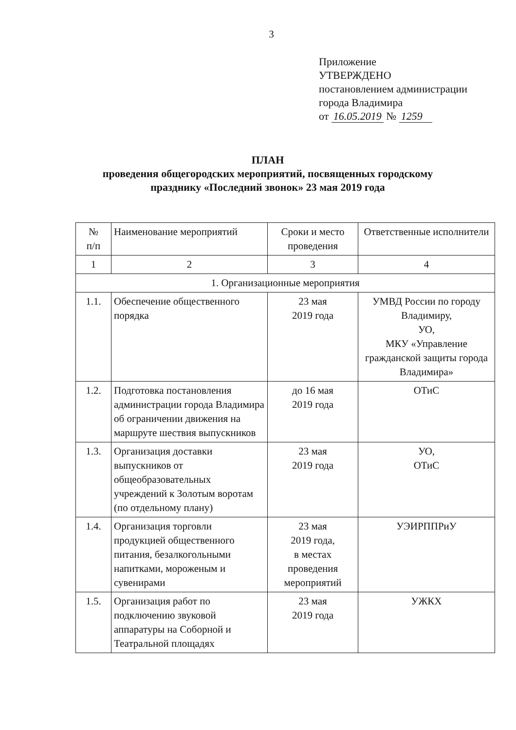3
Приложение
УТВЕРЖДЕНО
постановлением администрации
города Владимира
от 16.05.2019 № 1259
ПЛАН
проведения общегородских мероприятий, посвященных городскому
празднику «Последний звонок» 23 мая 2019 года
| № п/п | Наименование мероприятий | Сроки и место проведения | Ответственные исполнители |
| 1 | 2 | 3 | 4 |
| 1. Организационные мероприятия | | | |
| 1.1. | Обеспечение общественного порядка | 23 мая 2019 года | УМВД России по городу Владимиру, УО, МКУ «Управление гражданской защиты города Владимира» |
| 1.2. | Подготовка постановления администрации города Владимира об ограничении движения на маршруте шествия выпускников | до 16 мая 2019 года | ОТиС |
| 1.3. | Организация доставки выпускников от общеобразовательных учреждений к Золотым воротам (по отдельному плану) | 23 мая 2019 года | УО, ОТиС |
| 1.4. | Организация торговли продукцией общественного питания, безалкогольными напитками, мороженым и сувенирами | 23 мая 2019 года, в местах проведения мероприятий | УЭИРППРиУ |
| 1.5. | Организация работ по подключению звуковой аппаратуры на Соборной и Театральной площадях | 23 мая 2019 года | УЖКХ |